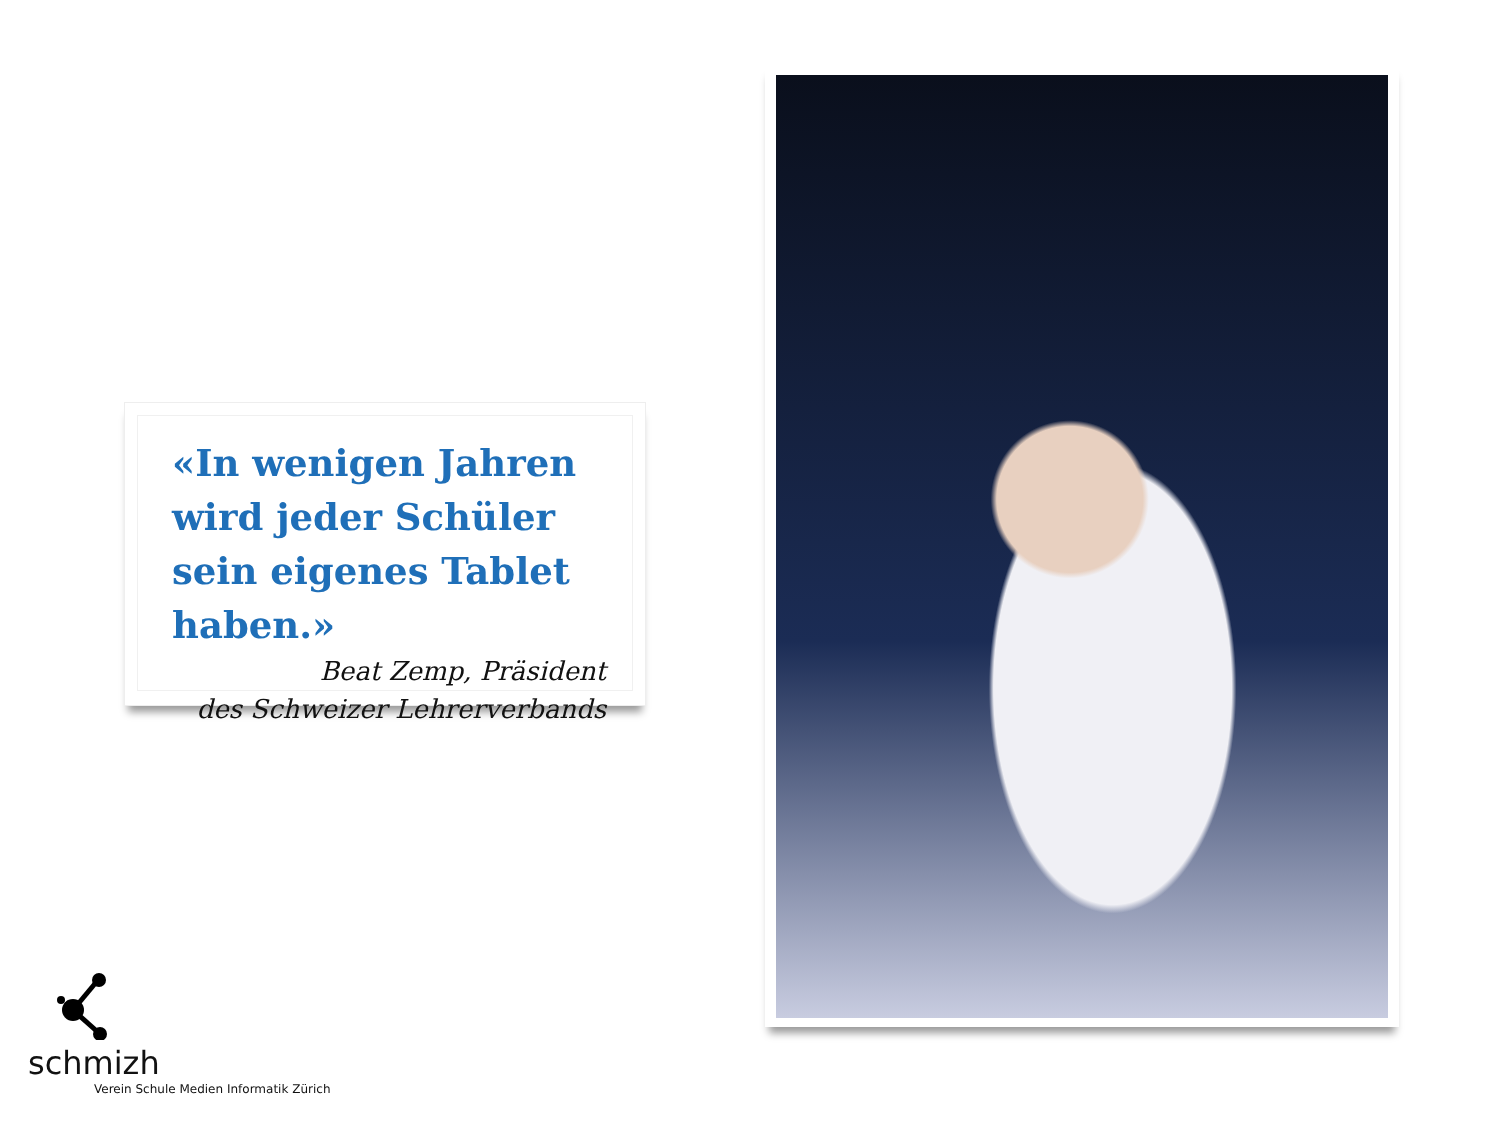«In wenigen Jahren wird jeder Schüler sein eigenes Tablet haben.»
Beat Zemp, Präsident
des Schweizer Lehrerverbands
schmizh
Verein Schule Medien Informatik Zürich